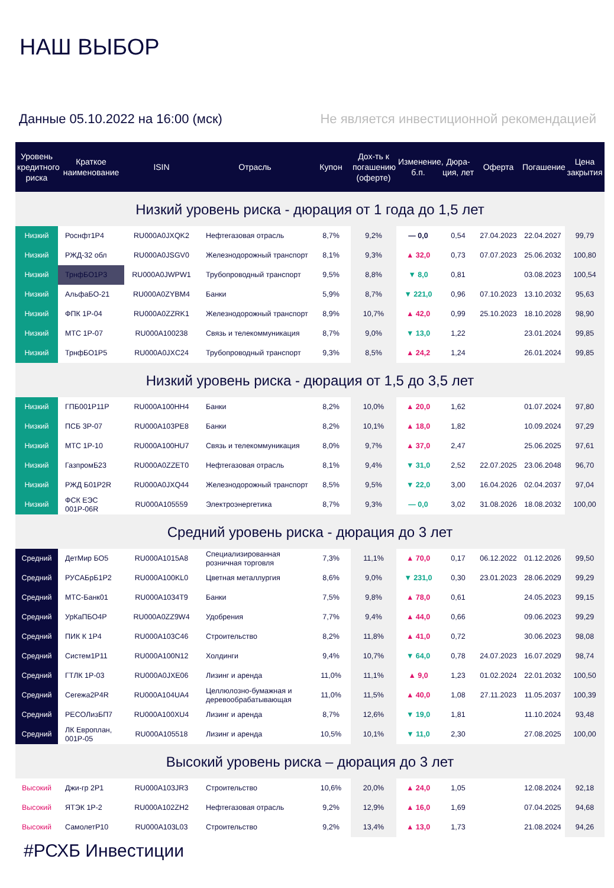НАШ ВЫБОР
Данные 05.10.2022 на 16:00 (мск) Не является инвестиционной рекомендацией
| Уровень кредитного риска | Краткое наименование | ISIN | Отрасль | Купон | Дох-ть к погашению (оферте) | Изменение, б.п. | Дюра-ция, лет | Оферта | Погашение | Цена закрытия |
| --- | --- | --- | --- | --- | --- | --- | --- | --- | --- | --- |
| Низкий уровень риска - дюрация от 1 года до 1,5 лет | | | | | | | | | | |
| Низкий | Роснфт1Р4 | RU000A0JXQK2 | Нефтегазовая отрасль | 8,7% | 9,2% | — 0,0 | 0,54 | 27.04.2023 | 22.04.2027 | 99,79 |
| Низкий | РЖД-32 обл | RU000A0JSGV0 | Железнодорожный транспорт | 8,1% | 9,3% | ▲ 32,0 | 0,73 | 07.07.2023 | 25.06.2032 | 100,80 |
| Низкий | ТрнфБО1Р3 | RU000A0JWPW1 | Трубопроводный транспорт | 9,5% | 8,8% | ▼ 8,0 | 0,81 | | 03.08.2023 | 100,54 |
| Низкий | АльфаБО-21 | RU000A0ZYBM4 | Банки | 5,9% | 8,7% | ▼ 221,0 | 0,96 | 07.10.2023 | 13.10.2032 | 95,63 |
| Низкий | ФПК 1Р-04 | RU000A0ZZRK1 | Железнодорожный транспорт | 8,9% | 10,7% | ▲ 42,0 | 0,99 | 25.10.2023 | 18.10.2028 | 98,90 |
| Низкий | МТС 1Р-07 | RU000A100238 | Связь и телекоммуникация | 8,7% | 9,0% | ▼ 13,0 | 1,22 | | 23.01.2024 | 99,85 |
| Низкий | ТрнфБО1Р5 | RU000A0JXC24 | Трубопроводный транспорт | 9,3% | 8,5% | ▲ 24,2 | 1,24 | | 26.01.2024 | 99,85 |
| Низкий уровень риска - дюрация от 1,5 до 3,5 лет | | | | | | | | | | |
| Низкий | ГПБ001Р11Р | RU000A100HH4 | Банки | 8,2% | 10,0% | ▲ 20,0 | 1,62 | | 01.07.2024 | 97,80 |
| Низкий | ПСБ 3Р-07 | RU000A103PE8 | Банки | 8,2% | 10,1% | ▲ 18,0 | 1,82 | | 10.09.2024 | 97,29 |
| Низкий | МТС 1Р-10 | RU000A100HU7 | Связь и телекоммуникация | 8,0% | 9,7% | ▲ 37,0 | 2,47 | | 25.06.2025 | 97,61 |
| Низкий | ГазпромБ23 | RU000A0ZZET0 | Нефтегазовая отрасль | 8,1% | 9,4% | ▼ 31,0 | 2,52 | 22.07.2025 | 23.06.2048 | 96,70 |
| Низкий | РЖД Б01Р2R | RU000A0JXQ44 | Железнодорожный транспорт | 8,5% | 9,5% | ▼ 22,0 | 3,00 | 16.04.2026 | 02.04.2037 | 97,04 |
| Низкий | ФСК ЕЭС 001Р-06R | RU000A105559 | Электроэнергетика | 8,7% | 9,3% | — 0,0 | 3,02 | 31.08.2026 | 18.08.2032 | 100,00 |
| Средний уровень риска - дюрация до 3 лет | | | | | | | | | | |
| Средний | ДетМир БО5 | RU000A1015A8 | Специализированная розничная торговля | 7,3% | 11,1% | ▲ 70,0 | 0,17 | 06.12.2022 | 01.12.2026 | 99,50 |
| Средний | РУСАБрБ1Р2 | RU000A100KL0 | Цветная металлургия | 8,6% | 9,0% | ▼ 231,0 | 0,30 | 23.01.2023 | 28.06.2029 | 99,29 |
| Средний | МТС-Банк01 | RU000A1034T9 | Банки | 7,5% | 9,8% | ▲ 78,0 | 0,61 | | 24.05.2023 | 99,15 |
| Средний | УрКаПБО4Р | RU000A0ZZ9W4 | Удобрения | 7,7% | 9,4% | ▲ 44,0 | 0,66 | | 09.06.2023 | 99,29 |
| Средний | ПИК К 1Р4 | RU000A103C46 | Строительство | 8,2% | 11,8% | ▲ 41,0 | 0,72 | | 30.06.2023 | 98,08 |
| Средний | Систем1Р11 | RU000A100N12 | Холдинги | 9,4% | 10,7% | ▼ 64,0 | 0,78 | 24.07.2023 | 16.07.2029 | 98,74 |
| Средний | ГТЛК 1Р-03 | RU000A0JXE06 | Лизинг и аренда | 11,0% | 11,1% | ▲ 9,0 | 1,23 | 01.02.2024 | 22.01.2032 | 100,50 |
| Средний | Сегежа2Р4R | RU000A104UA4 | Целлюлозно-бумажная и деревообрабатывающая | 11,0% | 11,5% | ▲ 40,0 | 1,08 | 27.11.2023 | 11.05.2037 | 100,39 |
| Средний | РЕСОЛизБП7 | RU000A100XU4 | Лизинг и аренда | 8,7% | 12,6% | ▼ 19,0 | 1,81 | | 11.10.2024 | 93,48 |
| Средний | ЛК Европлан, 001Р-05 | RU000A105518 | Лизинг и аренда | 10,5% | 10,1% | ▼ 11,0 | 2,30 | | 27.08.2025 | 100,00 |
| Высокий уровень риска – дюрация до 3 лет | | | | | | | | | | |
| Высокий | Джи-гр 2Р1 | RU000A103JR3 | Строительство | 10,6% | 20,0% | ▲ 24,0 | 1,05 | | 12.08.2024 | 92,18 |
| Высокий | ЯТЭК 1Р-2 | RU000A102ZH2 | Нефтегазовая отрасль | 9,2% | 12,9% | ▲ 16,0 | 1,69 | | 07.04.2025 | 94,68 |
| Высокий | СамолетР10 | RU000A103L03 | Строительство | 9,2% | 13,4% | ▲ 13,0 | 1,73 | | 21.08.2024 | 94,26 |
#РСХБ Инвестиции